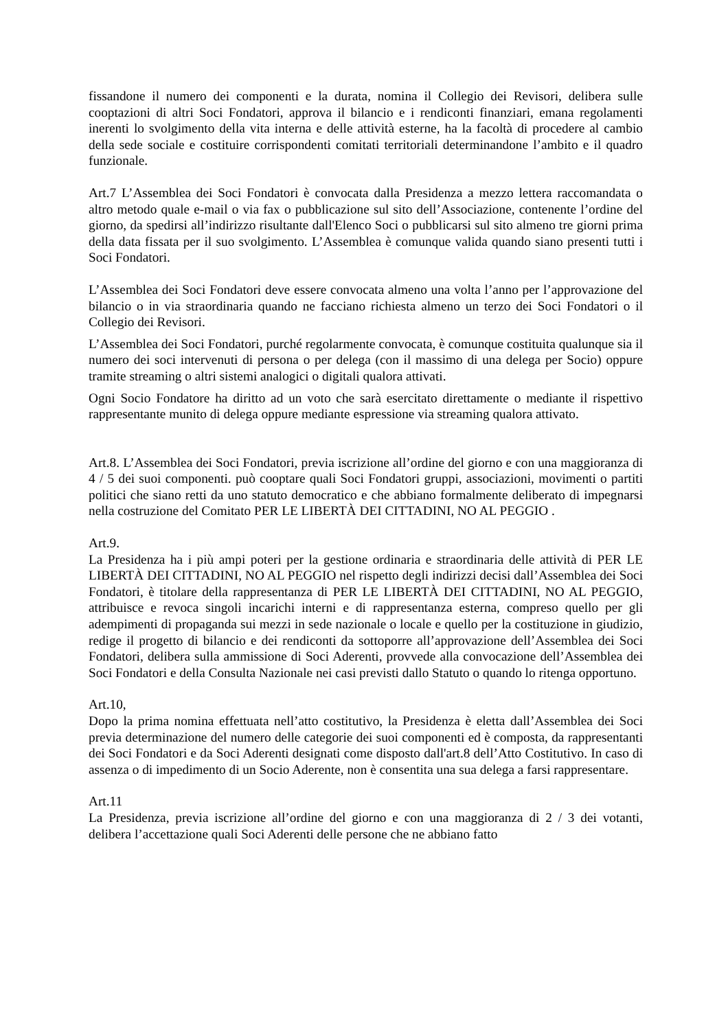fissandone il numero dei componenti e la durata, nomina il Collegio dei Revisori, delibera sulle cooptazioni di altri Soci Fondatori, approva il bilancio e i rendiconti finanziari, emana regolamenti inerenti lo svolgimento della vita interna e delle attività esterne, ha la facoltà di procedere al cambio della sede sociale e costituire corrispondenti comitati territoriali determinandone l’ambito e il quadro funzionale.
Art.7 L’Assemblea dei Soci Fondatori è convocata dalla Presidenza a mezzo lettera raccomandata o altro metodo quale e-mail o via fax o pubblicazione sul sito dell’Associazione, contenente l’ordine del giorno, da spedirsi all’indirizzo risultante dall'Elenco Soci o pubblicarsi sul sito almeno tre giorni prima della data fissata per il suo svolgimento. L’Assemblea è comunque valida quando siano presenti tutti i Soci Fondatori.
L’Assemblea dei Soci Fondatori deve essere convocata almeno una volta l’anno per l’approvazione del bilancio o in via straordinaria quando ne facciano richiesta almeno un terzo dei Soci Fondatori o il Collegio dei Revisori.
L’Assemblea dei Soci Fondatori, purché regolarmente convocata, è comunque costituita qualunque sia il numero dei soci intervenuti di persona o per delega (con il massimo di una delega per Socio) oppure tramite streaming o altri sistemi analogici o digitali qualora attivati.
Ogni Socio Fondatore ha diritto ad un voto che sarà esercitato direttamente o mediante il rispettivo rappresentante munito di delega oppure mediante espressione via streaming qualora attivato.
Art.8. L’Assemblea dei Soci Fondatori, previa iscrizione all’ordine del giorno e con una maggioranza di 4 / 5 dei suoi componenti. può cooptare quali Soci Fondatori gruppi, associazioni, movimenti o partiti politici che siano retti da uno statuto democratico e che abbiano formalmente deliberato di impegnarsi nella costruzione del Comitato PER LE LIBERTÀ DEI CITTADINI, NO AL PEGGIO .
Art.9.
La Presidenza ha i più ampi poteri per la gestione ordinaria e straordinaria delle attività di PER LE LIBERTÀ DEI CITTADINI, NO AL PEGGIO nel rispetto degli indirizzi decisi dall’Assemblea dei Soci Fondatori, è titolare della rappresentanza di PER LE LIBERTÀ DEI CITTADINI, NO AL PEGGIO, attribuisce e revoca singoli incarichi interni e di rappresentanza esterna, compreso quello per gli adempimenti di propaganda sui mezzi in sede nazionale o locale e quello per la costituzione in giudizio, redige il progetto di bilancio e dei rendiconti da sottoporre all’approvazione dell’Assemblea dei Soci Fondatori, delibera sulla ammissione di Soci Aderenti, provvede alla convocazione dell’Assemblea dei Soci Fondatori e della Consulta Nazionale nei casi previsti dallo Statuto o quando lo ritenga opportuno.
Art.10,
Dopo la prima nomina effettuata nell’atto costitutivo, la Presidenza è eletta dall’Assemblea dei Soci previa determinazione del numero delle categorie dei suoi componenti ed è composta, da rappresentanti dei Soci Fondatori e da Soci Aderenti designati come disposto dall'art.8 dell’Atto Costitutivo. In caso di assenza o di impedimento di un Socio Aderente, non è consentita una sua delega a farsi rappresentare.
Art.11
La Presidenza, previa iscrizione all’ordine del giorno e con una maggioranza di 2 / 3 dei votanti, delibera l’accettazione quali Soci Aderenti delle persone che ne abbiano fatto